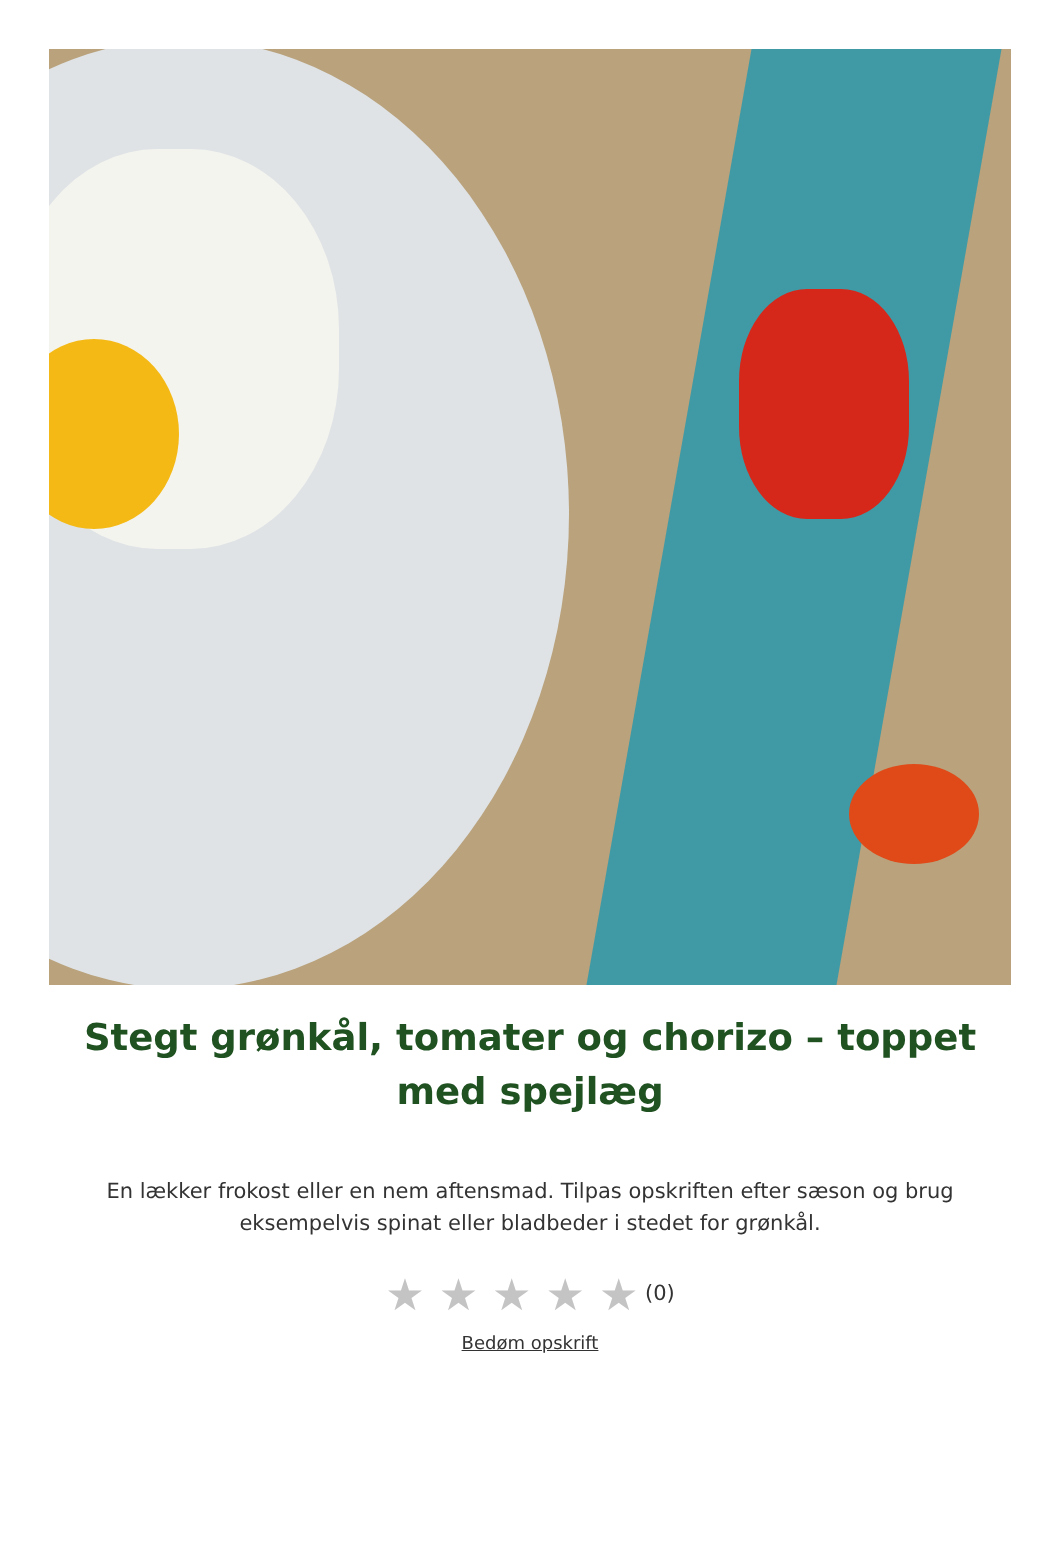Stegt grønkål, tomater og chorizo – toppet med spejlæg
En lække­r frokost eller en nem aftensmad. Tilpas opskriften efter sæson og brug eksempelvis spinat eller bladbeder i stedet for grønkål.
★ ★ ★ ★ ★ (0)
Bedøm opskrift